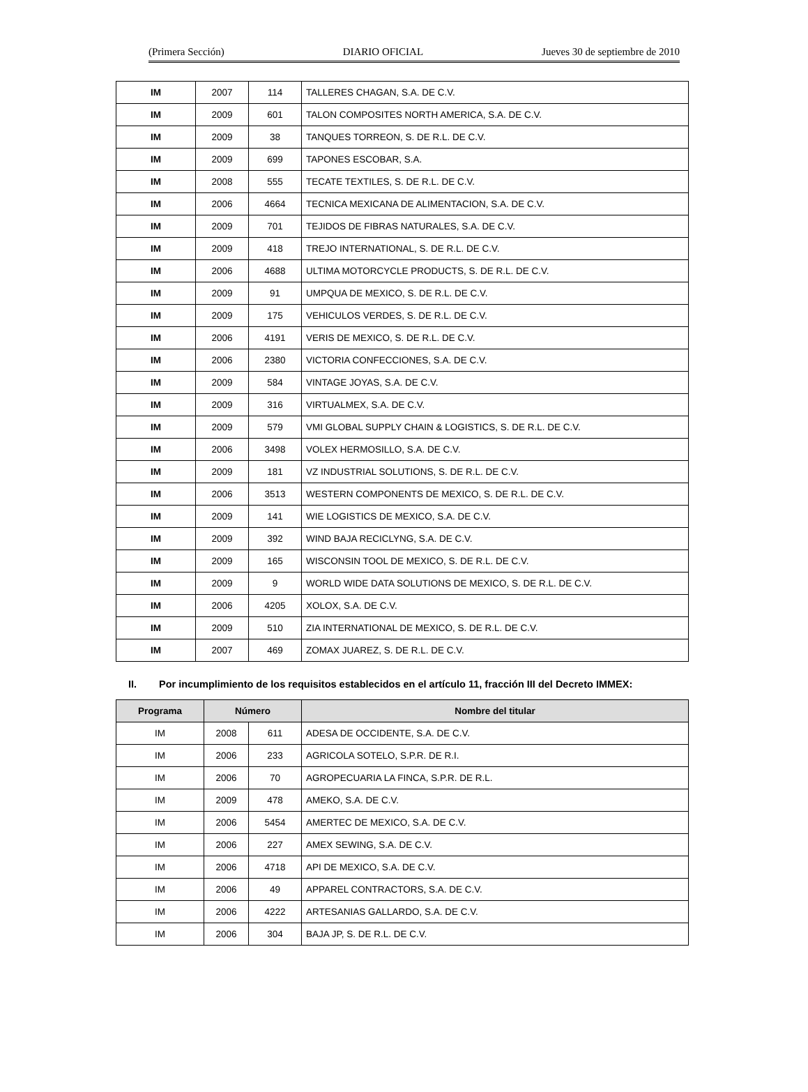(Primera Sección) DIARIO OFICIAL Jueves 30 de septiembre de 2010
| IM | 2007 | 114 | TALLERES CHAGAN, S.A. DE C.V. |
| IM | 2009 | 601 | TALON COMPOSITES NORTH AMERICA, S.A. DE C.V. |
| IM | 2009 | 38 | TANQUES TORREON, S. DE R.L. DE C.V. |
| IM | 2009 | 699 | TAPONES ESCOBAR, S.A. |
| IM | 2008 | 555 | TECATE TEXTILES, S. DE R.L. DE C.V. |
| IM | 2006 | 4664 | TECNICA MEXICANA DE ALIMENTACION, S.A. DE C.V. |
| IM | 2009 | 701 | TEJIDOS DE FIBRAS NATURALES, S.A. DE C.V. |
| IM | 2009 | 418 | TREJO INTERNATIONAL, S. DE R.L. DE C.V. |
| IM | 2006 | 4688 | ULTIMA MOTORCYCLE PRODUCTS, S. DE R.L. DE C.V. |
| IM | 2009 | 91 | UMPQUA DE MEXICO, S. DE R.L. DE C.V. |
| IM | 2009 | 175 | VEHICULOS VERDES, S. DE R.L. DE C.V. |
| IM | 2006 | 4191 | VERIS DE MEXICO, S. DE R.L. DE C.V. |
| IM | 2006 | 2380 | VICTORIA CONFECCIONES, S.A. DE C.V. |
| IM | 2009 | 584 | VINTAGE JOYAS, S.A. DE C.V. |
| IM | 2009 | 316 | VIRTUALMEX, S.A. DE C.V. |
| IM | 2009 | 579 | VMI GLOBAL SUPPLY CHAIN & LOGISTICS, S. DE R.L. DE C.V. |
| IM | 2006 | 3498 | VOLEX HERMOSILLO, S.A. DE C.V. |
| IM | 2009 | 181 | VZ INDUSTRIAL SOLUTIONS, S. DE R.L. DE C.V. |
| IM | 2006 | 3513 | WESTERN COMPONENTS DE MEXICO, S. DE R.L. DE C.V. |
| IM | 2009 | 141 | WIE LOGISTICS DE MEXICO, S.A. DE C.V. |
| IM | 2009 | 392 | WIND BAJA RECICLYNG, S.A. DE C.V. |
| IM | 2009 | 165 | WISCONSIN TOOL DE MEXICO, S. DE R.L. DE C.V. |
| IM | 2009 | 9 | WORLD WIDE DATA SOLUTIONS DE MEXICO, S. DE R.L. DE C.V. |
| IM | 2006 | 4205 | XOLOX, S.A. DE C.V. |
| IM | 2009 | 510 | ZIA INTERNATIONAL DE MEXICO, S. DE R.L. DE C.V. |
| IM | 2007 | 469 | ZOMAX JUAREZ, S. DE R.L. DE C.V. |
II. Por incumplimiento de los requisitos establecidos en el artículo 11, fracción III del Decreto IMMEX:
| Programa | Número | | Nombre del titular |
| --- | --- | --- | --- |
| IM | 2008 | 611 | ADESA DE OCCIDENTE, S.A. DE C.V. |
| IM | 2006 | 233 | AGRICOLA SOTELO, S.P.R. DE R.I. |
| IM | 2006 | 70 | AGROPECUARIA LA FINCA, S.P.R. DE R.L. |
| IM | 2009 | 478 | AMEKO, S.A. DE C.V. |
| IM | 2006 | 5454 | AMERTEC DE MEXICO, S.A. DE C.V. |
| IM | 2006 | 227 | AMEX SEWING, S.A. DE C.V. |
| IM | 2006 | 4718 | API DE MEXICO, S.A. DE C.V. |
| IM | 2006 | 49 | APPAREL CONTRACTORS, S.A. DE C.V. |
| IM | 2006 | 4222 | ARTESANIAS GALLARDO, S.A. DE C.V. |
| IM | 2006 | 304 | BAJA JP, S. DE R.L. DE C.V. |